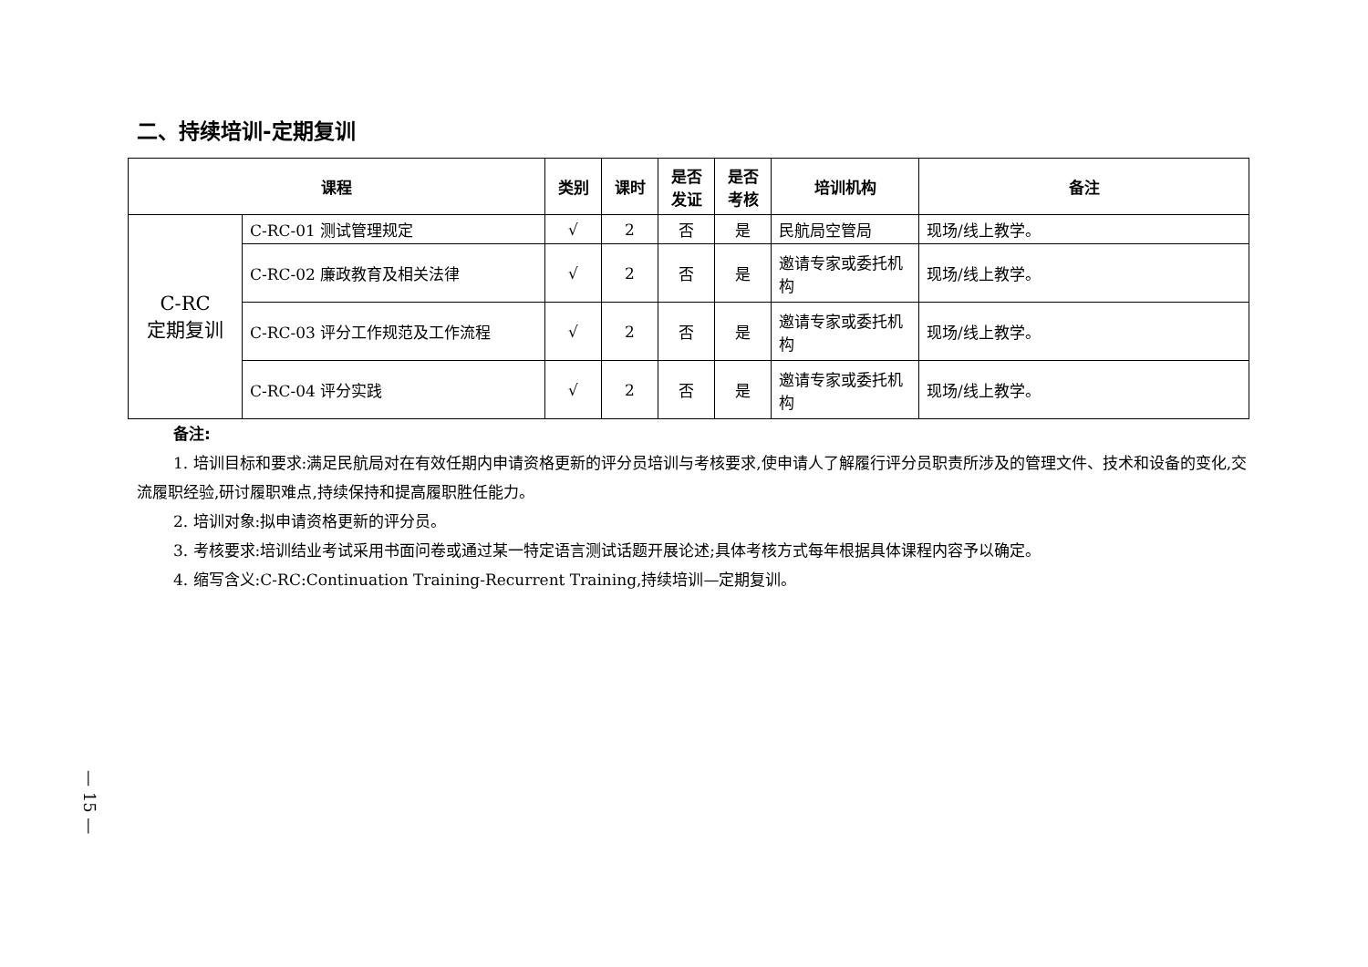二、持续培训-定期复训
| 课程 | | 类别 | 课时 | 是否 发证 | 是否 考核 | 培训机构 | 备注 |
| --- | --- | --- | --- | --- | --- | --- | --- |
| C-RC 定期复训 | C-RC-01 测试管理规定 | √ | 2 | 否 | 是 | 民航局空管局 | 现场/线上教学。 |
| | C-RC-02 廉政教育及相关法律 | √ | 2 | 否 | 是 | 邀请专家或委托机构 | 现场/线上教学。 |
| | C-RC-03 评分工作规范及工作流程 | √ | 2 | 否 | 是 | 邀请专家或委托机构 | 现场/线上教学。 |
| | C-RC-04 评分实践 | √ | 2 | 否 | 是 | 邀请专家或委托机构 | 现场/线上教学。 |
备注:
1. 培训目标和要求:满足民航局对在有效任期内申请资格更新的评分员培训与考核要求,使申请人了解履行评分员职责所涉及的管理文件、技术和设备的变化,交流履职经验,研讨履职难点,持续保持和提高履职胜任能力。
2. 培训对象:拟申请资格更新的评分员。
3. 考核要求:培训结业考试采用书面问卷或通过某一特定语言测试话题开展论述;具体考核方式每年根据具体课程内容予以确定。
4. 缩写含义:C-RC:Continuation Training-Recurrent Training,持续培训—定期复训。
— 15 —